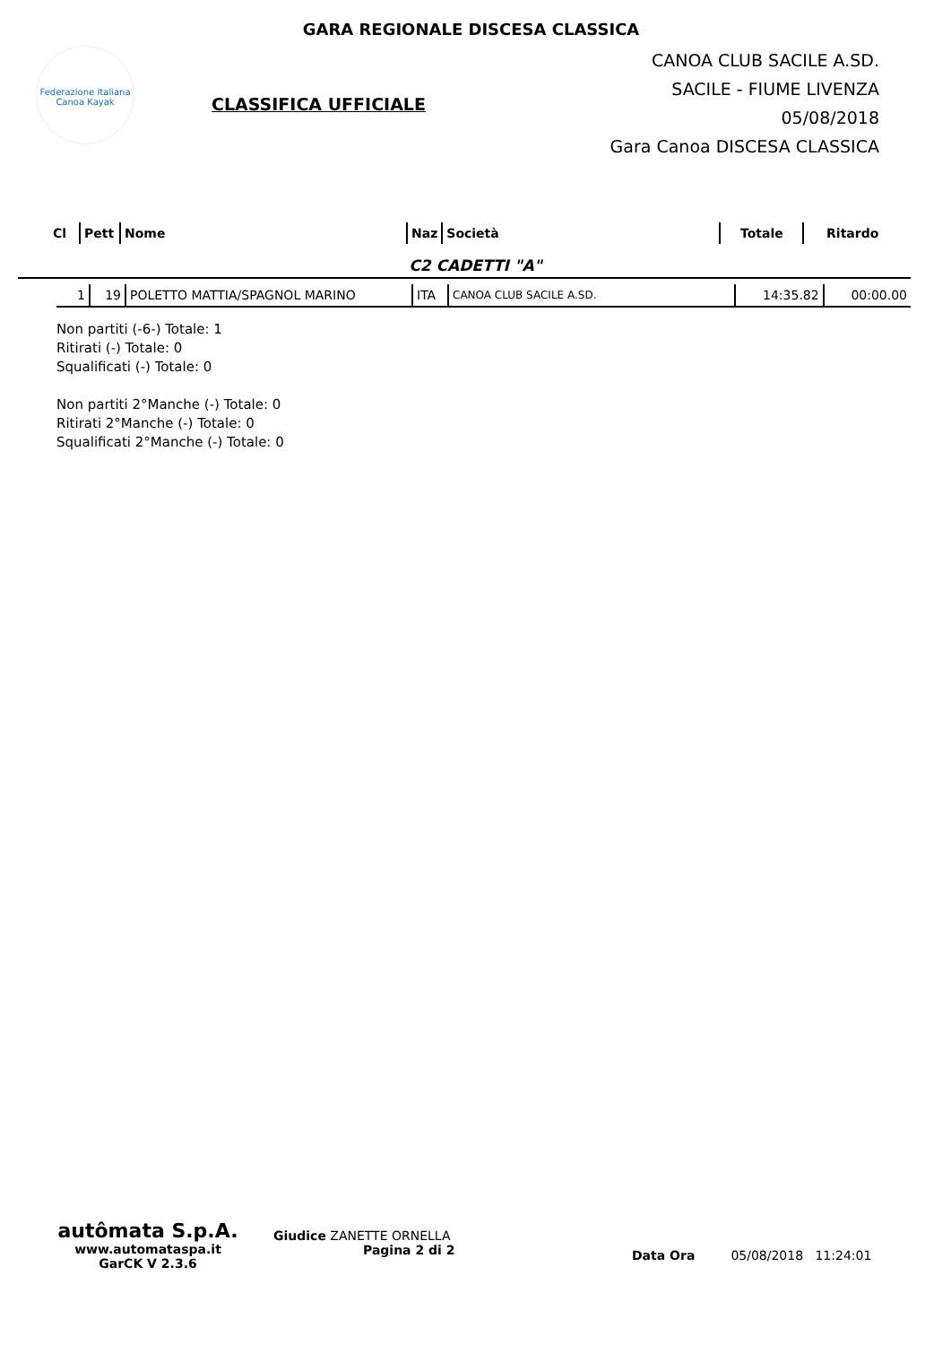GARA REGIONALE DISCESA CLASSICA
Federazione Italiana
Canoa Kayak
CLASSIFICA UFFICIALE
CANOA CLUB SACILE A.SD.
SACILE - FIUME LIVENZA
05/08/2018
Gara Canoa DISCESA CLASSICA
| Cl | Pett | Nome | Naz | Società | Totale | Ritardo |
C2 CADETTI "A"
| 1 | 19 | POLETTO MATTIA/SPAGNOL MARINO | ITA | CANOA CLUB SACILE A.SD. | 14:35.82 | 00:00.00 |
Non partiti (-6-) Totale: 1
Ritirati (-) Totale: 0
Squalificati (-) Totale: 0
Non partiti 2°Manche (-) Totale: 0
Ritirati 2°Manche (-) Totale: 0
Squalificati 2°Manche (-) Totale: 0
autômata S.p.A.
www.automataspa.it
GarCK V 2.3.6
Giudice ZANETTE ORNELLA
Pagina 2 di 2
Data Ora 05/08/2018 11:24:01